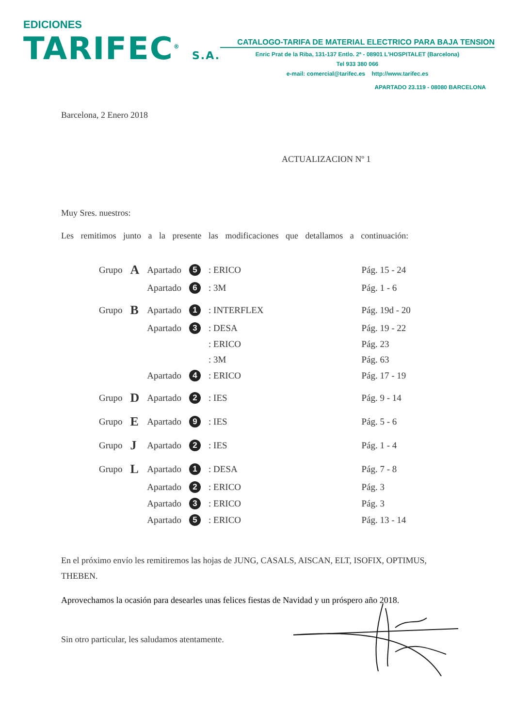EDICIONES
TARIFEC<sup>®</sup> S.A.
CATALOGO-TARIFA DE MATERIAL ELECTRICO PARA BAJA TENSION
Enric Prat de la Riba, 131-137 Entlo. 2ª - 08901 L'HOSPITALET (Barcelona)
Tel 933 380 066
e-mail: comercial@tarifec.es http://www.tarifec.es
APARTADO 23.119 - 08080 BARCELONA
Barcelona, 2 Enero 2018
ACTUALIZACION Nº 1
Muy Sres. nuestros:
Les remitimos junto a la presente las modificaciones que detallamos a continuación:
| Grupo | A | Apartado | 5 | : ERICO | | Pág. 15 - 24 |
| | | Apartado | 6 | : 3M | | Pág. 1 - 6 |
| Grupo | B | Apartado | 1 | : INTERFLEX | | Pág. 19d - 20 |
| | | Apartado | 3 | : DESA | | Pág. 19 - 22 |
| | | | | : ERICO | | Pág. 23 |
| | | | | : 3M | | Pág. 63 |
| | | Apartado | 4 | : ERICO | | Pág. 17 - 19 |
| Grupo | D | Apartado | 2 | : IES | | Pág. 9 - 14 |
| Grupo | E | Apartado | 9 | : IES | | Pág. 5 - 6 |
| Grupo | J | Apartado | 2 | : IES | | Pág. 1 - 4 |
| Grupo | L | Apartado | 1 | : DESA | | Pág. 7 - 8 |
| | | Apartado | 2 | : ERICO | | Pág. 3 |
| | | Apartado | 3 | : ERICO | | Pág. 3 |
| | | Apartado | 5 | : ERICO | | Pág. 13 - 14 |
En el próximo envío les remitiremos las hojas de JUNG, CASALS, AISCAN, ELT, ISOFIX, OPTIMUS, THEBEN.
Aprovechamos la ocasión para desearles unas felices fiestas de Navidad y un próspero año 2018.
Sin otro particular, les saludamos atentamente.